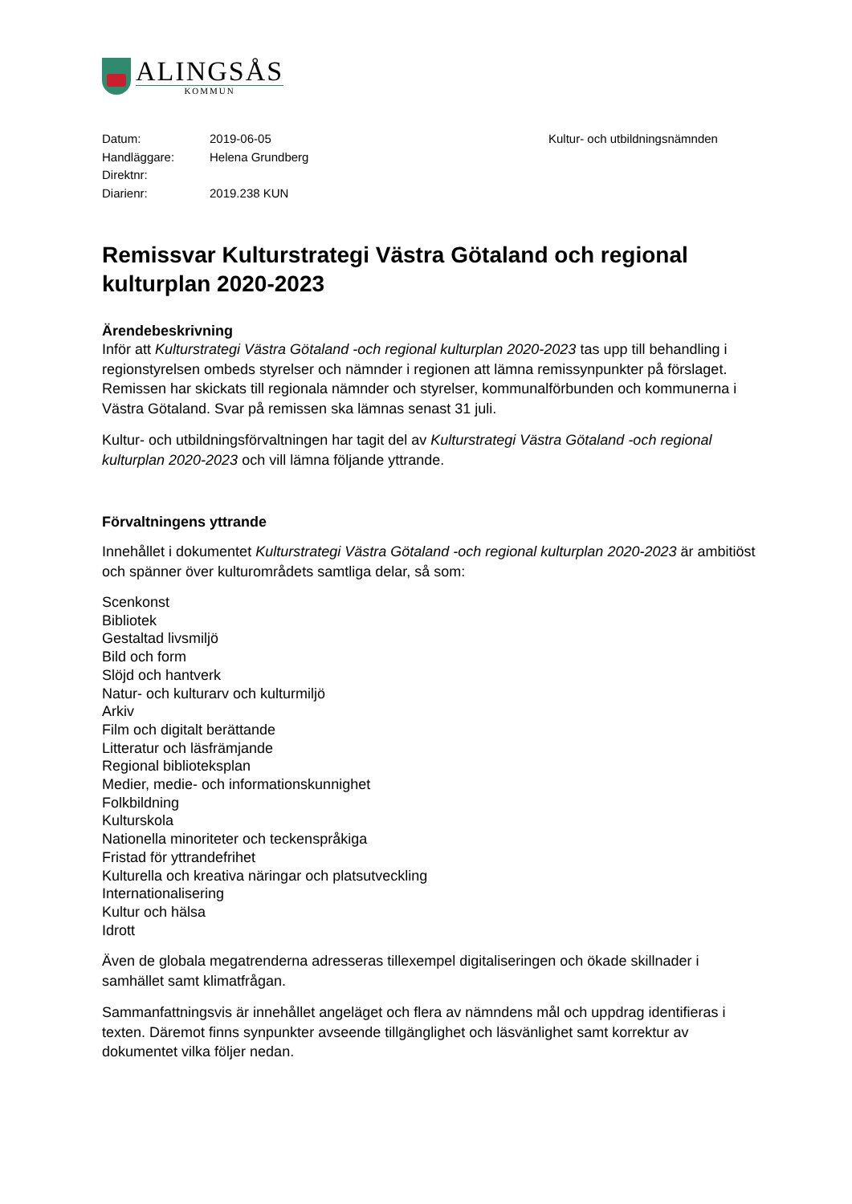ALINGSÅS
KOMMUN
Datum: 2019-06-05 Kultur- och utbildningsnämnden
Handläggare: Helena Grundberg
Direktnr:
Diarienr: 2019.238 KUN
Remissvar Kulturstrategi Västra Götaland och regional kulturplan 2020-2023
Ärendebeskrivning
Inför att Kulturstrategi Västra Götaland -och regional kulturplan 2020-2023 tas upp till behandling i regionstyrelsen ombeds styrelser och nämnder i regionen att lämna remissynpunkter på förslaget. Remissen har skickats till regionala nämnder och styrelser, kommunalförbunden och kommunerna i Västra Götaland. Svar på remissen ska lämnas senast 31 juli.
Kultur- och utbildningsförvaltningen har tagit del av Kulturstrategi Västra Götaland -och regional kulturplan 2020-2023 och vill lämna följande yttrande.
Förvaltningens yttrande
Innehållet i dokumentet Kulturstrategi Västra Götaland -och regional kulturplan 2020-2023 är ambitiöst och spänner över kulturområdets samtliga delar, så som:
Scenkonst
Bibliotek
Gestaltad livsmiljö
Bild och form
Slöjd och hantverk
Natur- och kulturarv och kulturmiljö
Arkiv
Film och digitalt berättande
Litteratur och läsfrämjande
Regional biblioteksplan
Medier, medie- och informationskunnighet
Folkbildning
Kulturskola
Nationella minoriteter och teckenspråkiga
Fristad för yttrandefrihet
Kulturella och kreativa näringar och platsutveckling
Internationalisering
Kultur och hälsa
Idrott
Även de globala megatrenderna adresseras tillexempel digitaliseringen och ökade skillnader i samhället samt klimatfrågan.
Sammanfattningsvis är innehållet angeläget och flera av nämndens mål och uppdrag identifieras i texten. Däremot finns synpunkter avseende tillgänglighet och läsvänlighet samt korrektur av dokumentet vilka följer nedan.